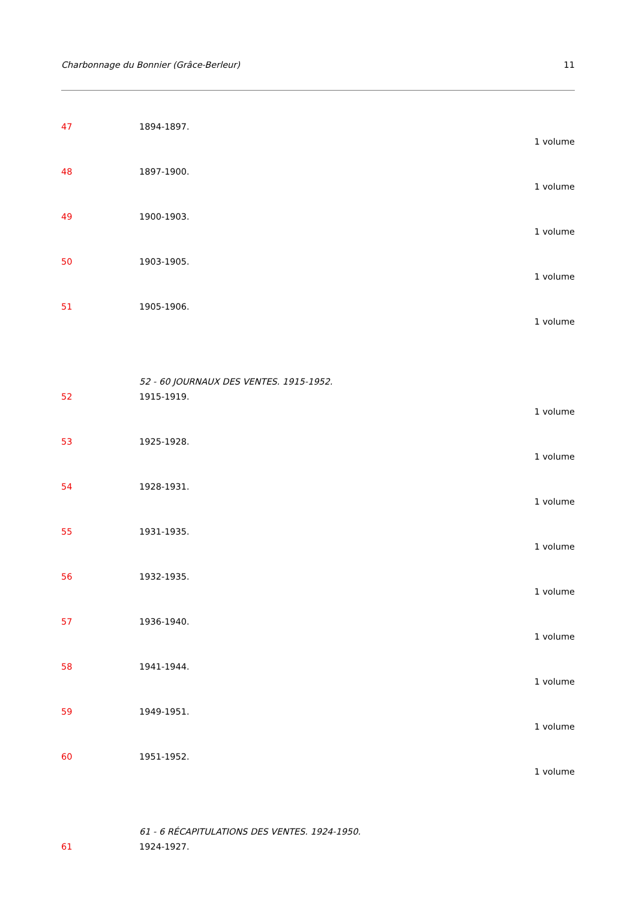Charbonnage du Bonnier (Grâce-Berleur) 11
47 1894-1897.
1 volume
48 1897-1900.
1 volume
49 1900-1903.
1 volume
50 1903-1905.
1 volume
51 1905-1906.
1 volume
52 - 60 JOURNAUX DES VENTES. 1915-1952.
52 1915-1919.
1 volume
53 1925-1928.
1 volume
54 1928-1931.
1 volume
55 1931-1935.
1 volume
56 1932-1935.
1 volume
57 1936-1940.
1 volume
58 1941-1944.
1 volume
59 1949-1951.
1 volume
60 1951-1952.
1 volume
61 - 6 RÉCAPITULATIONS DES VENTES. 1924-1950.
61 1924-1927.